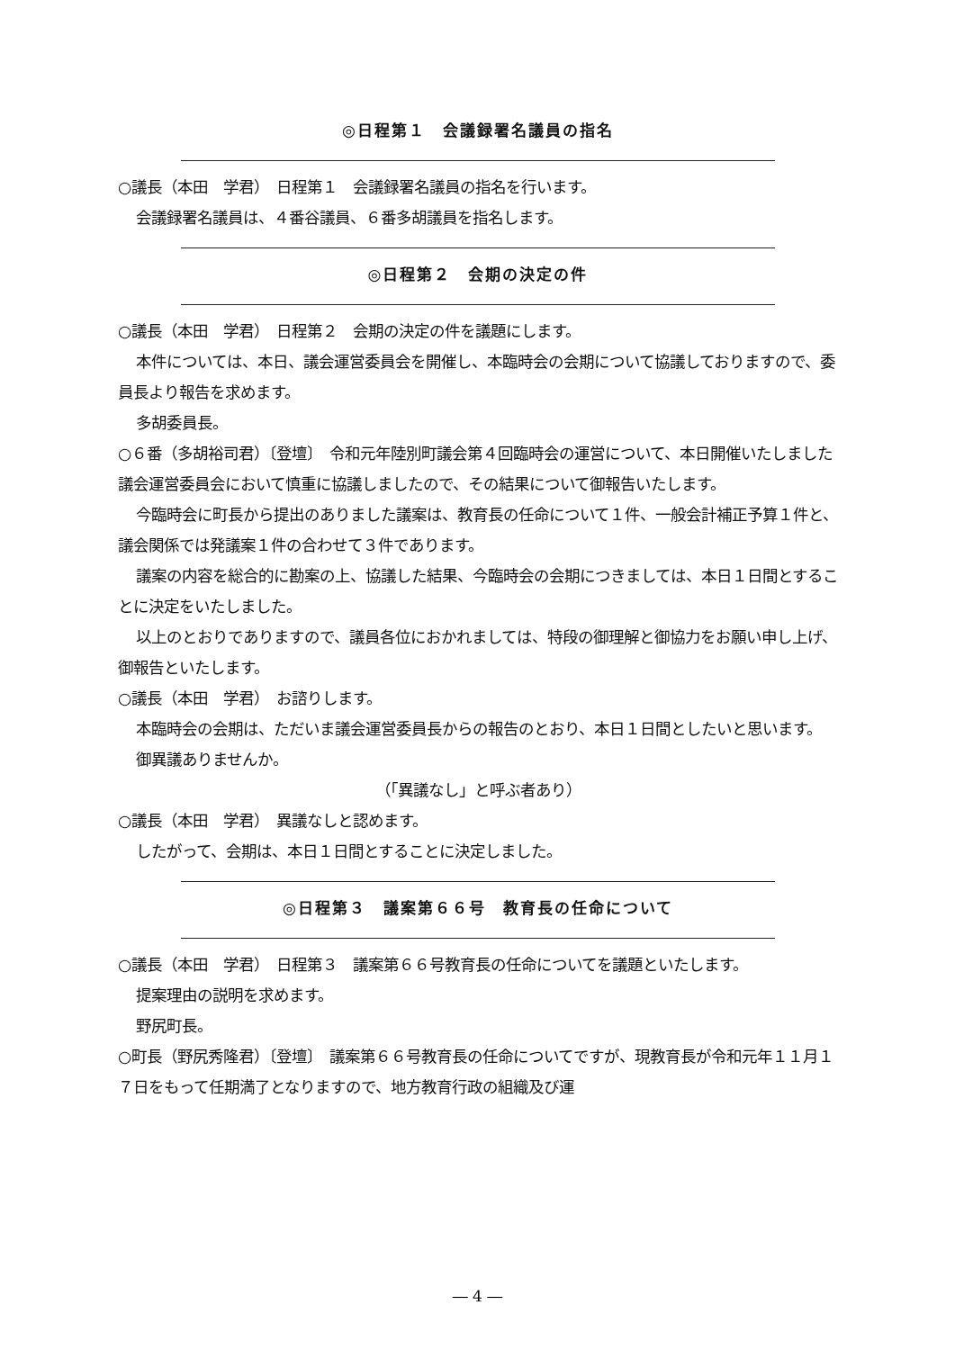◎日程第１　会議録署名議員の指名
○議長（本田　学君）　日程第１　会議録署名議員の指名を行います。
会議録署名議員は、４番谷議員、６番多胡議員を指名します。
◎日程第２　会期の決定の件
○議長（本田　学君）　日程第２　会期の決定の件を議題にします。
本件については、本日、議会運営委員会を開催し、本臨時会の会期について協議しておりますので、委員長より報告を求めます。
多胡委員長。
○６番（多胡裕司君）〔登壇〕　令和元年陸別町議会第４回臨時会の運営について、本日開催いたしました議会運営委員会において慎重に協議しましたので、その結果について御報告いたします。
今臨時会に町長から提出のありました議案は、教育長の任命について１件、一般会計補正予算１件と、議会関係では発議案１件の合わせて３件であります。
議案の内容を総合的に勘案の上、協議した結果、今臨時会の会期につきましては、本日１日間とすることに決定をいたしました。
以上のとおりでありますので、議員各位におかれましては、特段の御理解と御協力をお願い申し上げ、御報告といたします。
○議長（本田　学君）　お諮りします。
本臨時会の会期は、ただいま議会運営委員長からの報告のとおり、本日１日間としたいと思います。
御異議ありませんか。
（「異議なし」と呼ぶ者あり）
○議長（本田　学君）　異議なしと認めます。
したがって、会期は、本日１日間とすることに決定しました。
◎日程第３　議案第６６号　教育長の任命について
○議長（本田　学君）　日程第３　議案第６６号教育長の任命についてを議題といたします。
提案理由の説明を求めます。
野尻町長。
○町長（野尻秀隆君）〔登壇〕　議案第６６号教育長の任命についてですが、現教育長が令和元年１１月１７日をもって任期満了となりますので、地方教育行政の組織及び運
― 4 ―